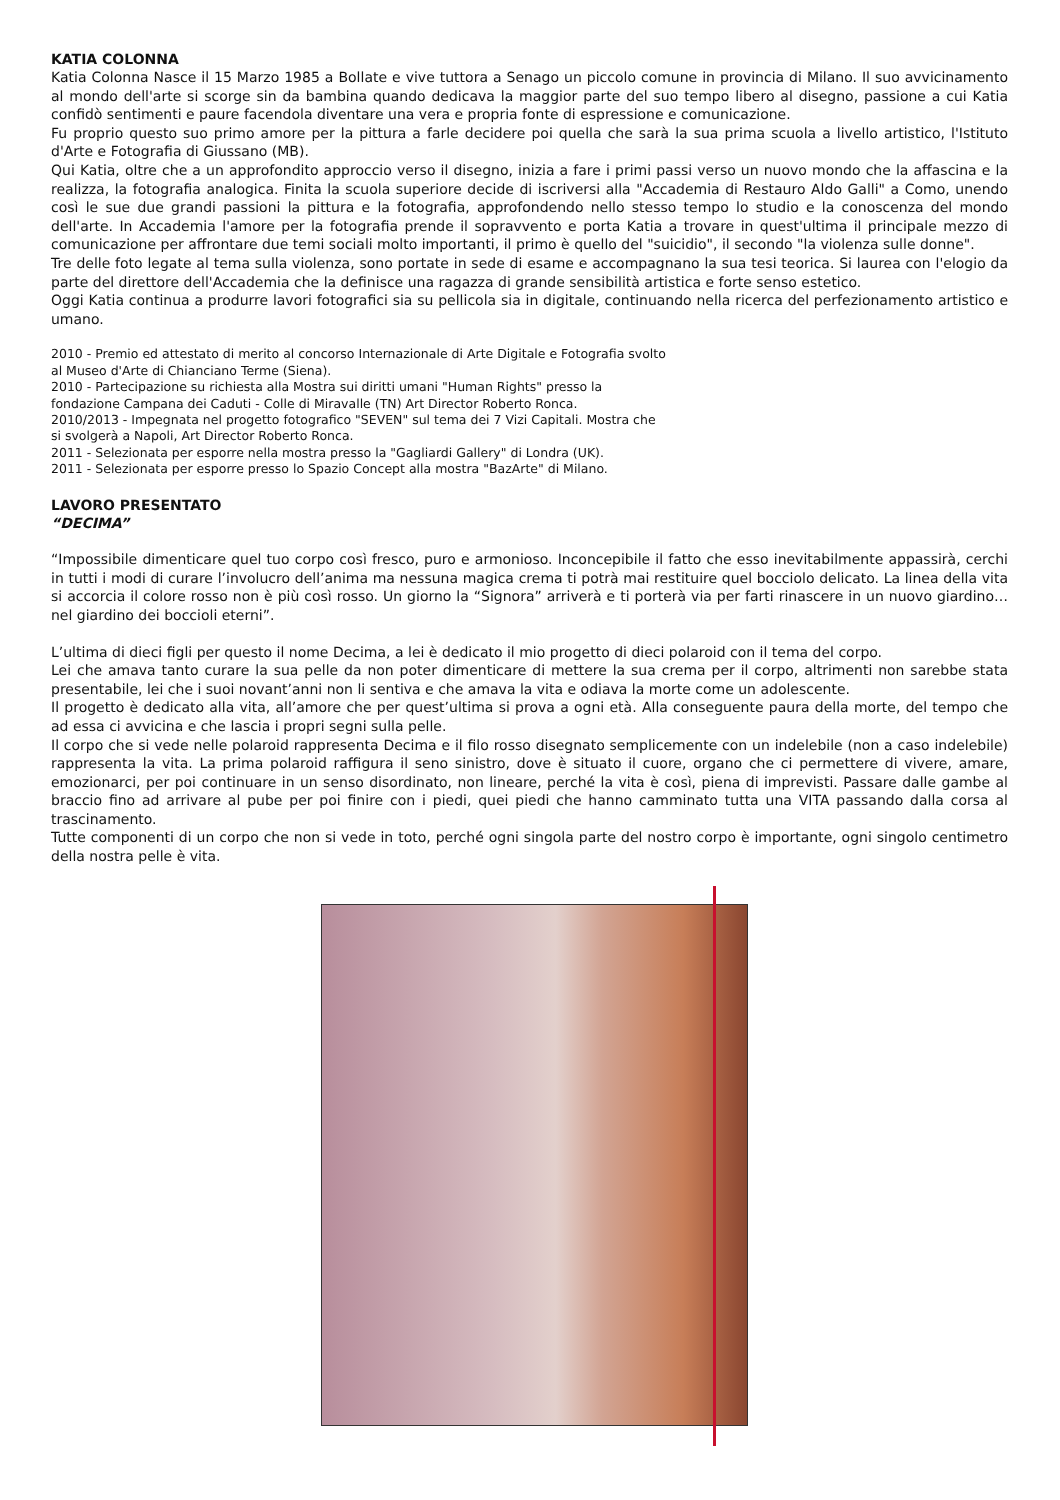KATIA COLONNA
Katia Colonna Nasce il 15 Marzo 1985 a Bollate e vive tuttora a Senago un piccolo comune in provincia di Milano. Il suo avvicinamento al mondo dell'arte si scorge sin da bambina quando dedicava la maggior parte del suo tempo libero al disegno, passione a cui Katia confidò sentimenti e paure facendola diventare una vera e propria fonte di espressione e comunicazione.
Fu proprio questo suo primo amore per la pittura a farle decidere poi quella che sarà la sua prima scuola a livello artistico, l'Istituto d'Arte e Fotografia di Giussano (MB).
Qui Katia, oltre che a un approfondito approccio verso il disegno, inizia a fare i primi passi verso un nuovo mondo che la affascina e la realizza, la fotografia analogica. Finita la scuola superiore decide di iscriversi alla "Accademia di Restauro Aldo Galli" a Como, unendo così le sue due grandi passioni la pittura e la fotografia, approfondendo nello stesso tempo lo studio e la conoscenza del mondo dell'arte. In Accademia l'amore per la fotografia prende il sopravvento e porta Katia a trovare in quest'ultima il principale mezzo di comunicazione per affrontare due temi sociali molto importanti, il primo è quello del "suicidio", il secondo "la violenza sulle donne".
Tre delle foto legate al tema sulla violenza, sono portate in sede di esame e accompagnano la sua tesi teorica. Si laurea con l'elogio da parte del direttore dell'Accademia che la definisce una ragazza di grande sensibilità artistica e forte senso estetico.
Oggi Katia continua a produrre lavori fotografici sia su pellicola sia in digitale, continuando nella ricerca del perfezionamento artistico e umano.
2010 - Premio ed attestato di merito al concorso Internazionale di Arte Digitale e Fotografia svolto
al Museo d'Arte di Chianciano Terme (Siena).
2010 - Partecipazione su richiesta alla Mostra sui diritti umani "Human Rights" presso la
fondazione Campana dei Caduti - Colle di Miravalle (TN) Art Director Roberto Ronca.
2010/2013 - Impegnata nel progetto fotografico "SEVEN" sul tema dei 7 Vizi Capitali. Mostra che
si svolgerà a Napoli, Art Director Roberto Ronca.
2011 - Selezionata per esporre nella mostra presso la "Gagliardi Gallery" di Londra (UK).
2011 - Selezionata per esporre presso lo Spazio Concept alla mostra "BazArte" di Milano.
LAVORO PRESENTATO
“DECIMA”
“Impossibile dimenticare quel tuo corpo così fresco, puro e armonioso. Inconcepibile il fatto che esso inevitabilmente appassirà, cerchi in tutti i modi di curare l’involucro dell’anima ma nessuna magica crema ti potrà mai restituire quel bocciolo delicato. La linea della vita si accorcia il colore rosso non è più così rosso. Un giorno la “Signora” arriverà e ti porterà via per farti rinascere in un nuovo giardino…nel giardino dei boccioli eterni”.
L’ultima di dieci figli per questo il nome Decima, a lei è dedicato il mio progetto di dieci polaroid con il tema del corpo.
Lei che amava tanto curare la sua pelle da non poter dimenticare di mettere la sua crema per il corpo, altrimenti non sarebbe stata presentabile, lei che i suoi novant’anni non li sentiva e che amava la vita e odiava la morte come un adolescente.
Il progetto è dedicato alla vita, all’amore che per quest’ultima si prova a ogni età. Alla conseguente paura della morte, del tempo che ad essa ci avvicina e che lascia i propri segni sulla pelle.
Il corpo che si vede nelle polaroid rappresenta Decima e il filo rosso disegnato semplicemente con un indelebile (non a caso indelebile) rappresenta la vita. La prima polaroid raffigura il seno sinistro, dove è situato il cuore, organo che ci permettere di vivere, amare, emozionarci, per poi continuare in un senso disordinato, non lineare, perché la vita è così, piena di imprevisti. Passare dalle gambe al braccio fino ad arrivare al pube per poi finire con i piedi, quei piedi che hanno camminato tutta una VITA passando dalla corsa al trascinamento.
Tutte componenti di un corpo che non si vede in toto, perché ogni singola parte del nostro corpo è importante, ogni singolo centimetro della nostra pelle è vita.